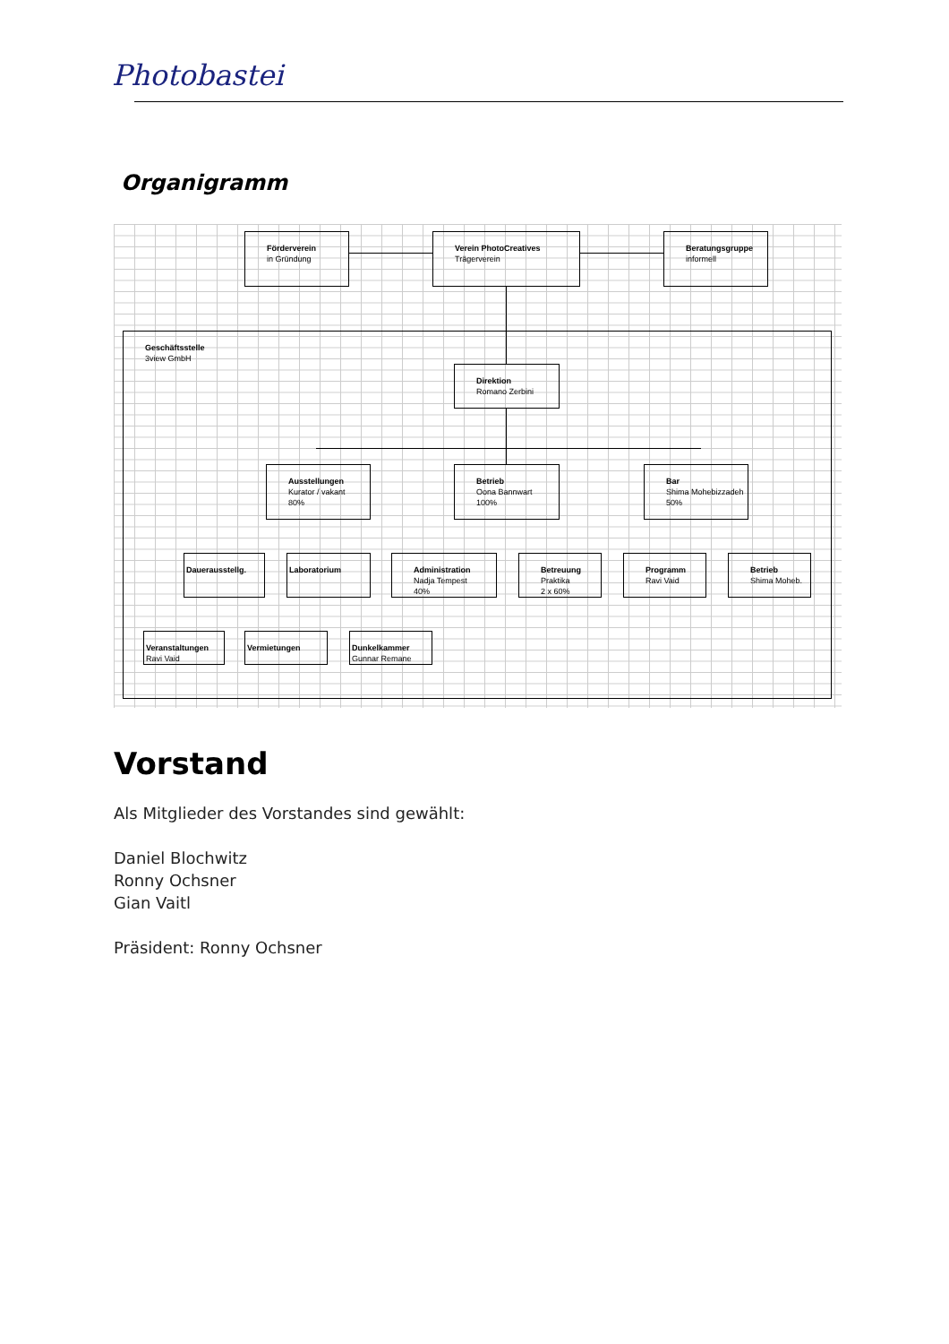Photobastei
Organigramm
Geschäftsstelle
3view GmbH
Förderverein
in Gründung
Verein PhotoCreatives
Trägerverein
Beratungsgruppe
informell
Direktion
Romano Zerbini
Ausstellungen
Kurator / vakant
80%
Betrieb
Oona Bannwart
100%
Bar
Shima Mohebizzadeh
50%
Dauerausstellg. Laboratorium
Administration
Nadja Tempest
40%
Betreuung
Praktika
2 x 60%
Programm
Ravi Vaid
Betrieb
Shima Moheb.
Veranstaltungen
Ravi Vaid
Vermietungen
Dunkelkammer
Gunnar Remane
Vorstand
Als Mitglieder des Vorstandes sind gewählt:
Daniel Blochwitz
Ronny Ochsner
Gian Vaitl
Präsident: Ronny Ochsner